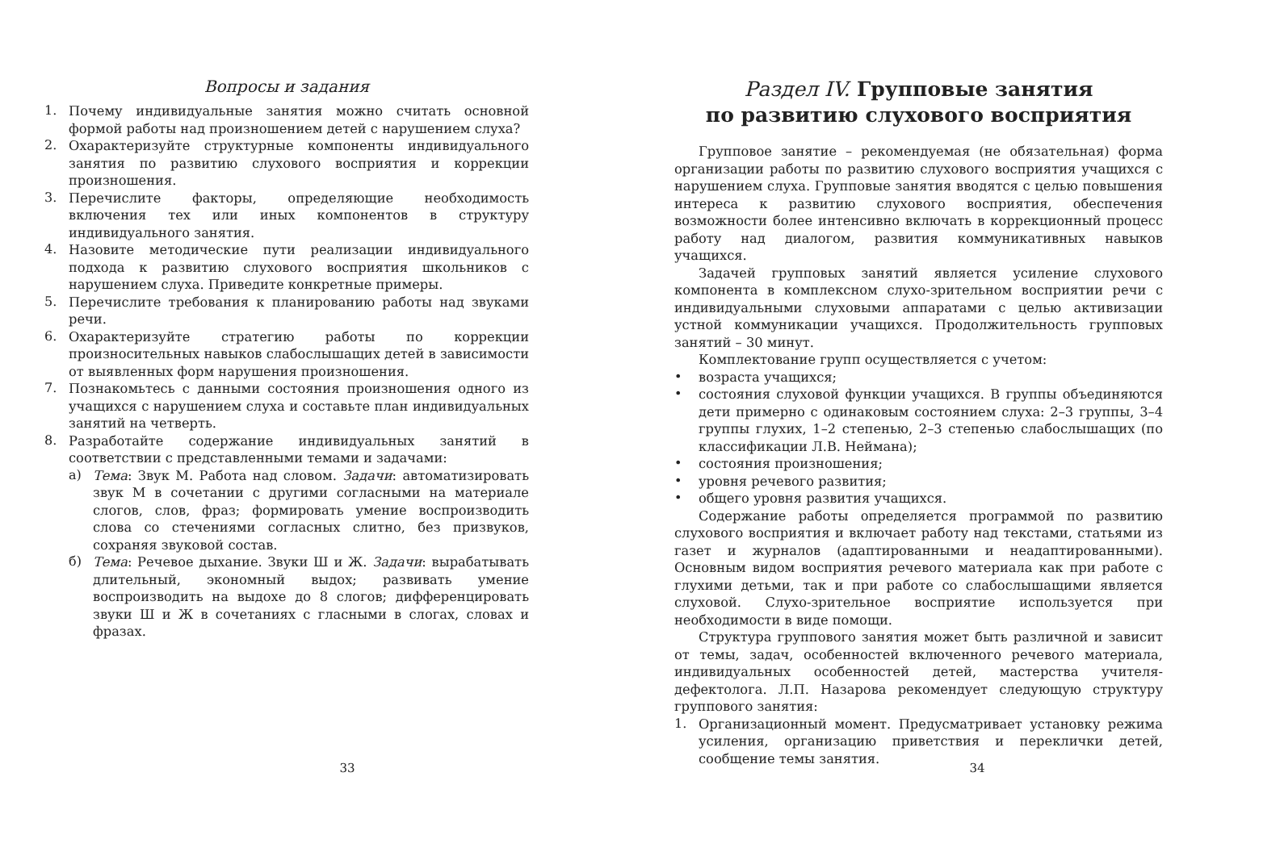Вопросы и задания
1.
Почему индивидуальные занятия можно считать основной формой работы над произношением детей с нарушением слуха?
2.
Охарактеризуйте структурные компоненты индивидуального занятия по развитию слухового восприятия и коррекции произношения.
3.
Перечислите факторы, определяющие необходимость включения тех или иных компонентов в структуру индивидуального занятия.
4.
Назовите методические пути реализации индивидуального подхода к развитию слухового восприятия школьников с нарушением слуха. Приведите конкретные примеры.
5.
Перечислите требования к планированию работы над звуками речи.
6.
Охарактеризуйте стратегию работы по коррекции произносительных навыков слабослышащих детей в зависимости от выявленных форм нарушения произношения.
7.
Познакомьтесь с данными состояния произношения одного из учащихся с нарушением слуха и составьте план индивидуальных занятий на четверть.
8.
Разработайте содержание индивидуальных занятий в соответствии с представленными темами и задачами:
а)
Тема: Звук М. Работа над словом. Задачи: автоматизировать звук М в сочетании с другими согласными на материале слогов, слов, фраз; формировать умение воспроизводить слова со стечениями согласных слитно, без призвуков, сохраняя звуковой состав.
б)
Тема: Речевое дыхание. Звуки Ш и Ж. Задачи: вырабатывать длительный, экономный выдох; развивать умение воспроизводить на выдохе до 8 слогов; дифференцировать звуки Ш и Ж в сочетаниях с гласными в слогах, словах и фразах.
33
Раздел IV. Групповые занятия
по развитию слухового восприятия
Групповое занятие – рекомендуемая (не обязательная) форма организации работы по развитию слухового восприятия учащихся с нарушением слуха. Групповые занятия вводятся с целью повышения интереса к развитию слухового восприятия, обеспечения возможности более интенсивно включать в коррекционный процесс работу над диалогом, развития коммуникативных навыков учащихся.
Задачей групповых занятий является усиление слухового компонента в комплексном слухо-зрительном восприятии речи с индивидуальными слуховыми аппаратами с целью активизации устной коммуникации учащихся. Продолжительность групповых занятий – 30 минут.
Комплектование групп осуществляется с учетом:
•
возраста учащихся;
•
состояния слуховой функции учащихся. В группы объединяются дети примерно с одинаковым состоянием слуха: 2–3 группы, 3–4 группы глухих, 1–2 степенью, 2–3 степенью слабослышащих (по классификации Л.В. Неймана);
•
состояния произношения;
•
уровня речевого развития;
•
общего уровня развития учащихся.
Содержание работы определяется программой по развитию слухового восприятия и включает работу над текстами, статьями из газет и журналов (адаптированными и неадаптированными). Основным видом восприятия речевого материала как при работе с глухими детьми, так и при работе со слабослышащими является слуховой. Слухо-зрительное восприятие используется при необходимости в виде помощи.
Структура группового занятия может быть различной и зависит от темы, задач, особенностей включенного речевого материала, индивидуальных особенностей детей, мастерства учителя-дефектолога. Л.П. Назарова рекомендует следующую структуру группового занятия:
1.
Организационный момент. Предусматривает установку режима усиления, организацию приветствия и переклички детей, сообщение темы занятия.
34